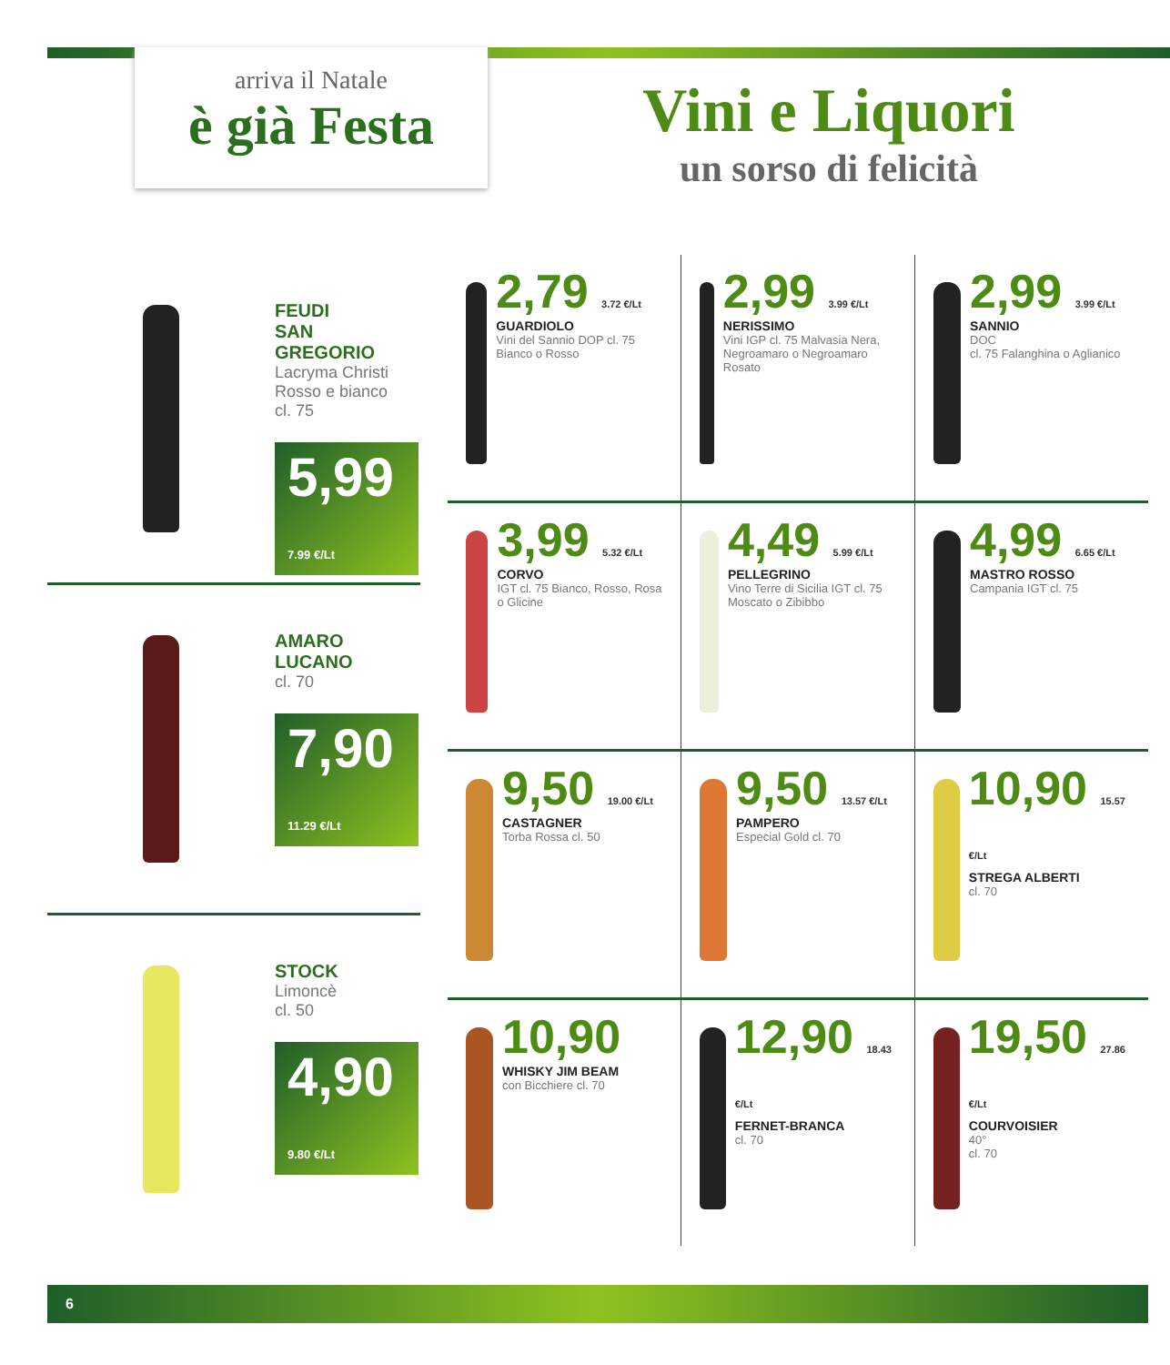arriva il Natale
è già Festa
Vini e Liquori
un sorso di felicità
FEUDI
SAN
GREGORIO
Lacryma Christi
Rosso e bianco
cl. 75
5,99 7.99 €/Lt
AMARO
LUCANO
cl. 70
7,90 11.29 €/Lt
STOCK
Limoncè
cl. 50
4,90 9.80 €/Lt
2,79 3.72 €/Lt
GUARDIOLO
Vini del Sannio DOP cl. 75 Bianco o Rosso
2,99 3.99 €/Lt
NERISSIMO
Vini IGP cl. 75 Malvasia Nera, Negroamaro o Negroamaro Rosato
2,99 3.99 €/Lt
SANNIO
DOC
cl. 75 Falanghina o Aglianico
3,99 5.32 €/Lt
CORVO
IGT cl. 75 Bianco, Rosso, Rosa o Glicine
4,49 5.99 €/Lt
PELLEGRINO
Vino Terre di Sicilia IGT cl. 75 Moscato o Zibibbo
4,99 6.65 €/Lt
MASTRO ROSSO
Campania IGT cl. 75
9,50 19.00 €/Lt
CASTAGNER
Torba Rossa cl. 50
9,50 13.57 €/Lt
PAMPERO
Especial Gold cl. 70
10,90 15.57 €/Lt
STREGA ALBERTI
cl. 70
10,90
WHISKY JIM BEAM
con Bicchiere cl. 70
12,90 18.43 €/Lt
FERNET-BRANCA
cl. 70
19,50 27.86 €/Lt
COURVOISIER
40°
cl. 70
6